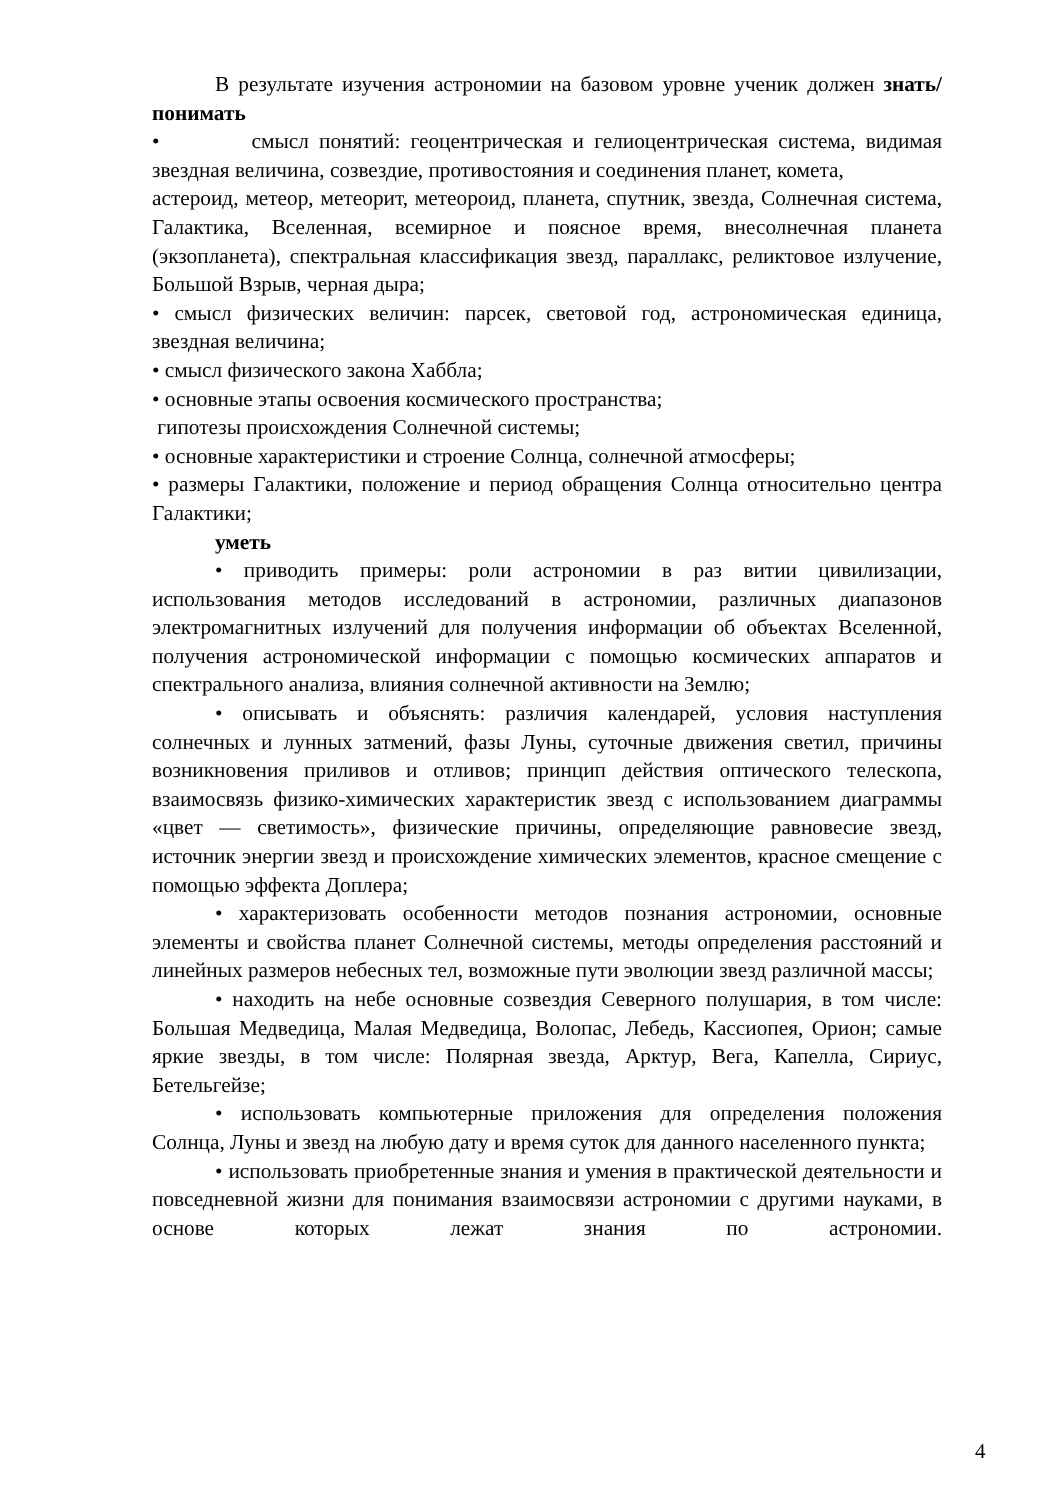В результате изучения астрономии на базовом уровне ученик должен знать/понимать
• смысл понятий: геоцентрическая и гелиоцентрическая система, видимая звездная величина, созвездие, противостояния и соединения планет, комета,
астероид, метеор, метеорит, метеороид, планета, спутник, звезда, Солнечная система, Галактика, Вселенная, всемирное и поясное время, внесолнечная планета (экзопланета), спектральная классификация звезд, параллакс, реликтовое излучение, Большой Взрыв, черная дыра;
• смысл физических величин: парсек, световой год, астрономическая единица, звездная величина;
• смысл физического закона Хаббла;
• основные этапы освоения космического пространства;
гипотезы происхождения Солнечной системы;
• основные характеристики и строение Солнца, солнечной атмосферы;
• размеры Галактики, положение и период обращения Солнца относительно центра Галактики;
уметь
• приводить примеры: роли астрономии в раз витии цивилизации, использования методов исследований в астрономии, различных диапазонов электромагнитных излучений для получения информации об объектах Вселенной, получения астрономической информации с помощью космических аппаратов и спектрального анализа, влияния солнечной активности на Землю;
• описывать и объяснять: различия календарей, условия наступления солнечных и лунных затмений, фазы Луны, суточные движения светил, причины возникновения приливов и отливов; принцип действия оптического телескопа, взаимосвязь физико-химических характеристик звезд с использованием диаграммы «цвет — светимость», физические причины, определяющие равновесие звезд, источник энергии звезд и происхождение химических элементов, красное смещение с помощью эффекта Доплера;
• характеризовать особенности методов познания астрономии, основные элементы и свойства планет Солнечной системы, методы определения расстояний и линейных размеров небесных тел, возможные пути эволюции звезд различной массы;
• находить на небе основные созвездия Северного полушария, в том числе: Большая Медведица, Малая Медведица, Волопас, Лебедь, Кассиопея, Орион; самые яркие звезды, в том числе: Полярная звезда, Арктур, Вега, Капелла, Сириус, Бетельгейзе;
• использовать компьютерные приложения для определения положения Солнца, Луны и звезд на любую дату и время суток для данного населенного пункта;
• использовать приобретенные знания и умения в практической деятельности и повседневной жизни для понимания взаимосвязи астрономии с другими науками, в основе которых лежат знания по астрономии.
4